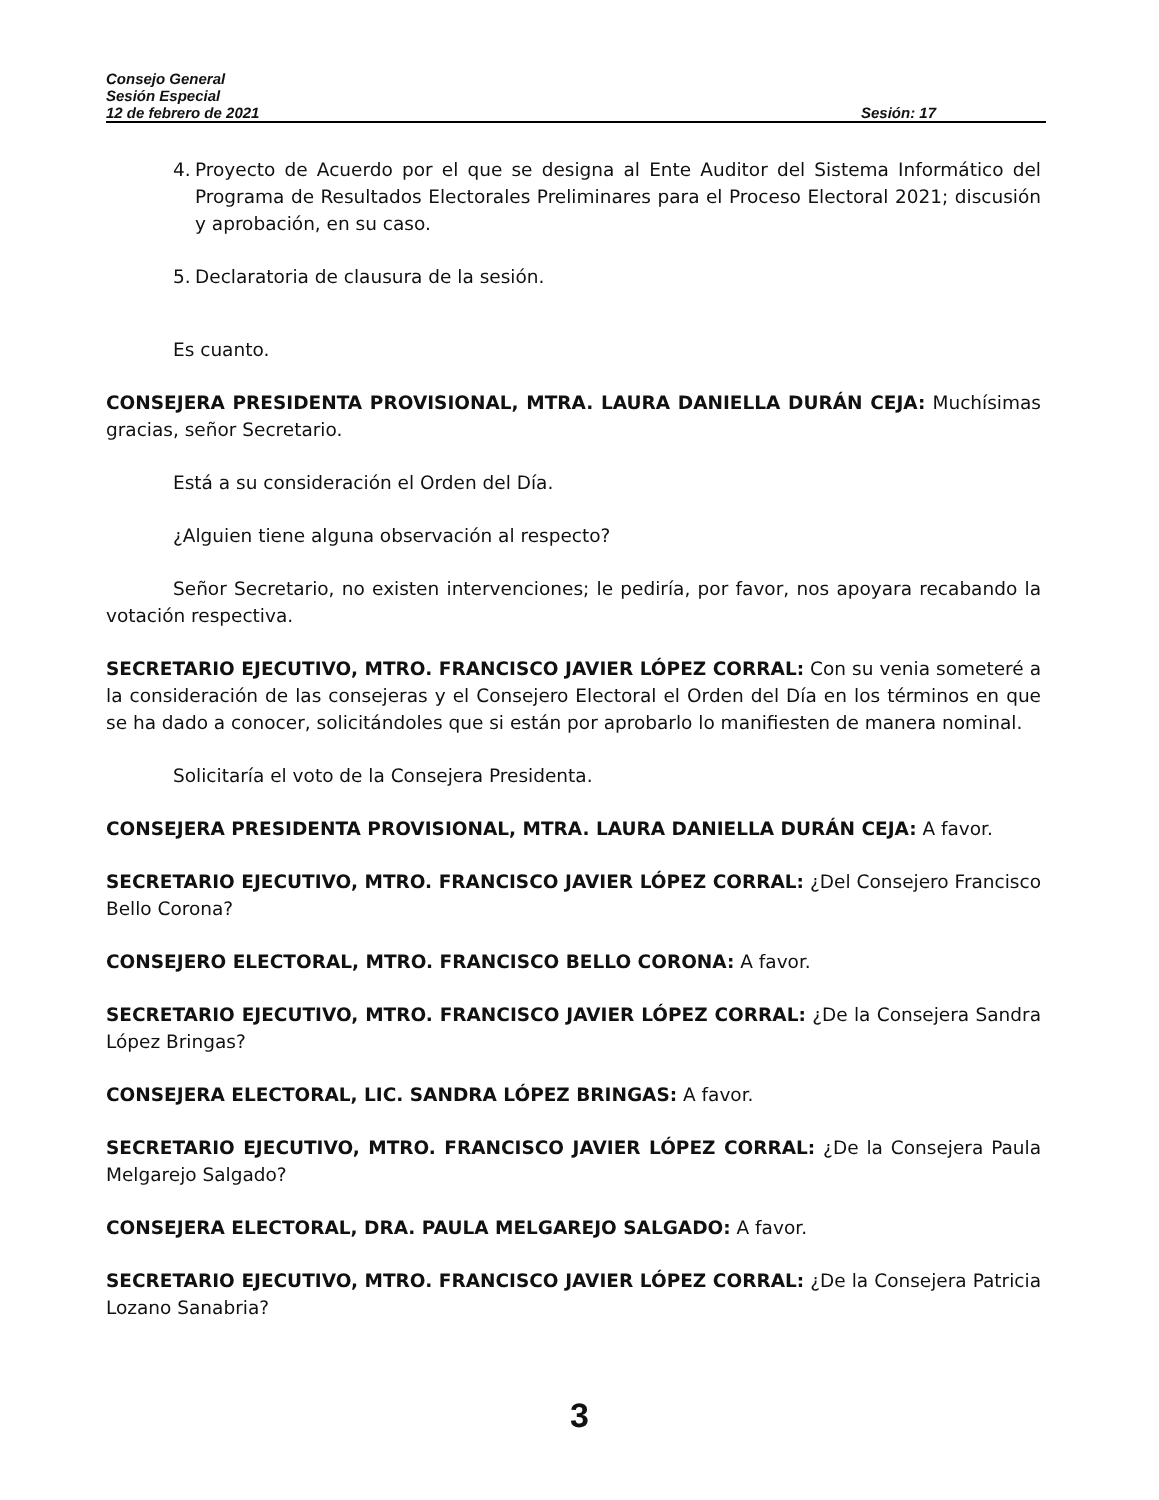Consejo General
Sesión Especial
12 de febrero de 2021 Sesión: 17
4.
Proyecto de Acuerdo por el que se designa al Ente Auditor del Sistema Informático del Programa de Resultados Electorales Preliminares para el Proceso Electoral 2021; discusión y aprobación, en su caso.
5.
Declaratoria de clausura de la sesión.
Es cuanto.
CONSEJERA PRESIDENTA PROVISIONAL, MTRA. LAURA DANIELLA DURÁN CEJA: Muchísimas gracias, señor Secretario.
Está a su consideración el Orden del Día.
¿Alguien tiene alguna observación al respecto?
Señor Secretario, no existen intervenciones; le pediría, por favor, nos apoyara recabando la votación respectiva.
SECRETARIO EJECUTIVO, MTRO. FRANCISCO JAVIER LÓPEZ CORRAL: Con su venia someteré a la consideración de las consejeras y el Consejero Electoral el Orden del Día en los términos en que se ha dado a conocer, solicitándoles que si están por aprobarlo lo manifiesten de manera nominal.
Solicitaría el voto de la Consejera Presidenta.
CONSEJERA PRESIDENTA PROVISIONAL, MTRA. LAURA DANIELLA DURÁN CEJA: A favor.
SECRETARIO EJECUTIVO, MTRO. FRANCISCO JAVIER LÓPEZ CORRAL: ¿Del Consejero Francisco Bello Corona?
CONSEJERO ELECTORAL, MTRO. FRANCISCO BELLO CORONA: A favor.
SECRETARIO EJECUTIVO, MTRO. FRANCISCO JAVIER LÓPEZ CORRAL: ¿De la Consejera Sandra López Bringas?
CONSEJERA ELECTORAL, LIC. SANDRA LÓPEZ BRINGAS: A favor.
SECRETARIO EJECUTIVO, MTRO. FRANCISCO JAVIER LÓPEZ CORRAL: ¿De la Consejera Paula Melgarejo Salgado?
CONSEJERA ELECTORAL, DRA. PAULA MELGAREJO SALGADO: A favor.
SECRETARIO EJECUTIVO, MTRO. FRANCISCO JAVIER LÓPEZ CORRAL: ¿De la Consejera Patricia Lozano Sanabria?
3